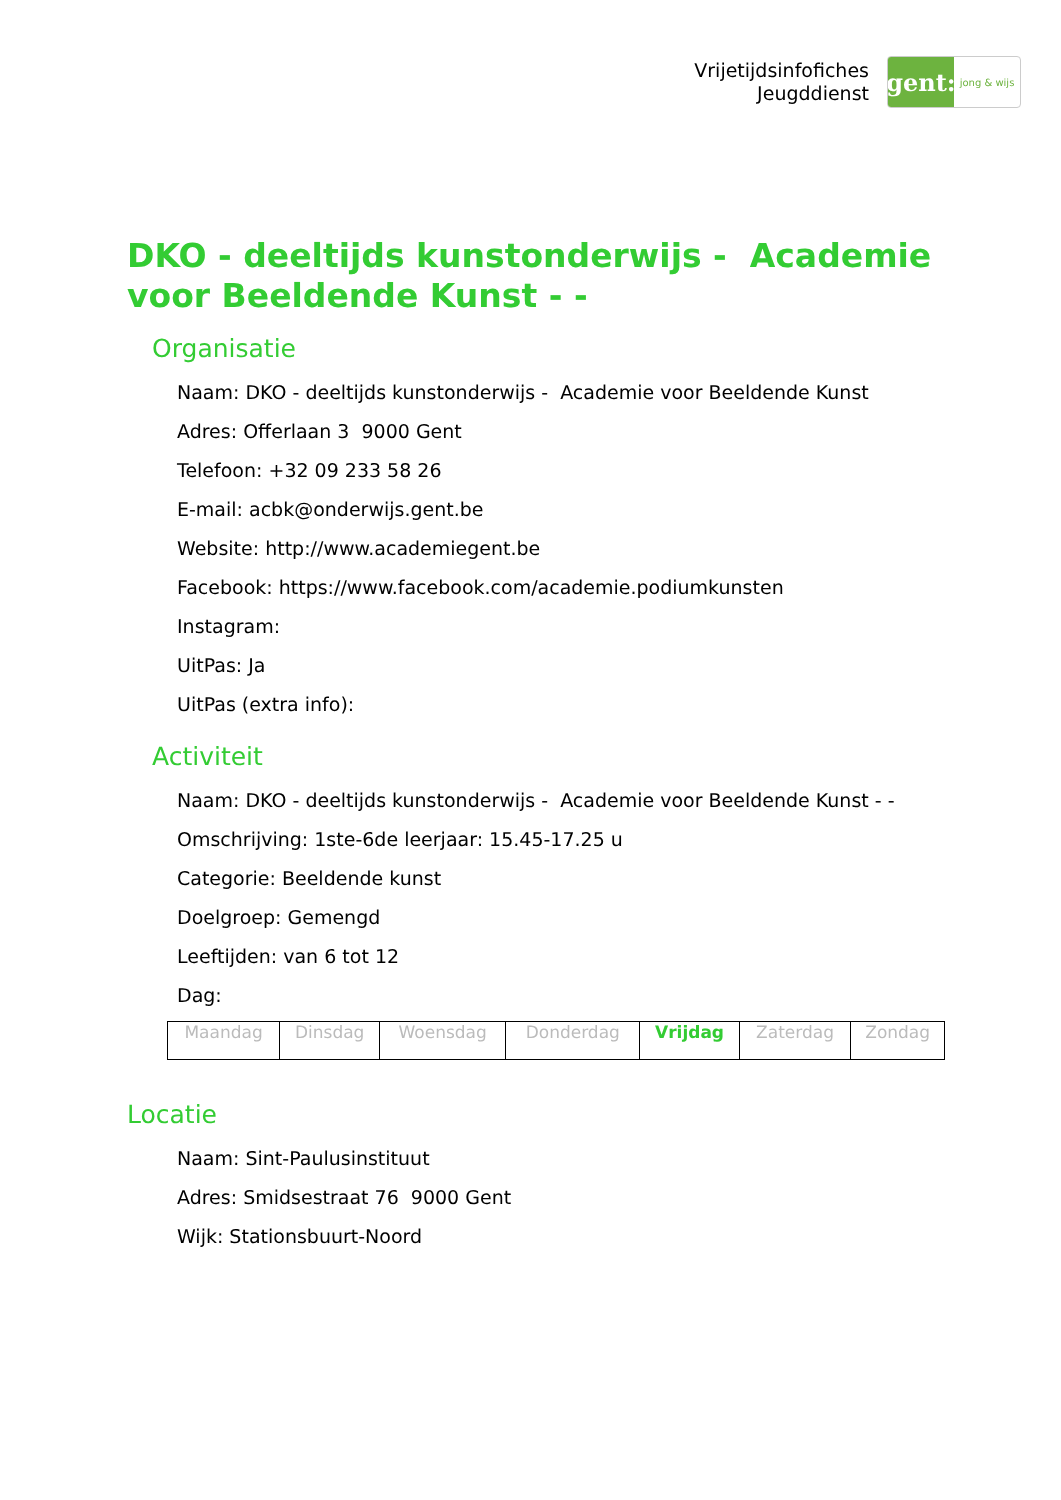Vrijetijdsinfofiches
Jeugddienst
gent:
jong & wijs
DKO - deeltijds kunstonderwijs - Academie voor Beeldende Kunst - -
Organisatie
Naam: DKO - deeltijds kunstonderwijs - Academie voor Beeldende Kunst
Adres: Offerlaan 3 9000 Gent
Telefoon: +32 09 233 58 26
E-mail: acbk@onderwijs.gent.be
Website: http://www.academiegent.be
Facebook: https://www.facebook.com/academie.podiumkunsten
Instagram:
UitPas: Ja
UitPas (extra info):
Activiteit
Naam: DKO - deeltijds kunstonderwijs - Academie voor Beeldende Kunst - -
Omschrijving: 1ste-6de leerjaar: 15.45-17.25 u
Categorie: Beeldende kunst
Doelgroep: Gemengd
Leeftijden: van 6 tot 12
Dag:
| Maandag | Dinsdag | Woensdag | Donderdag | Vrijdag | Zaterdag | Zondag |
Locatie
Naam: Sint-Paulusinstituut
Adres: Smidsestraat 76 9000 Gent
Wijk: Stationsbuurt-Noord